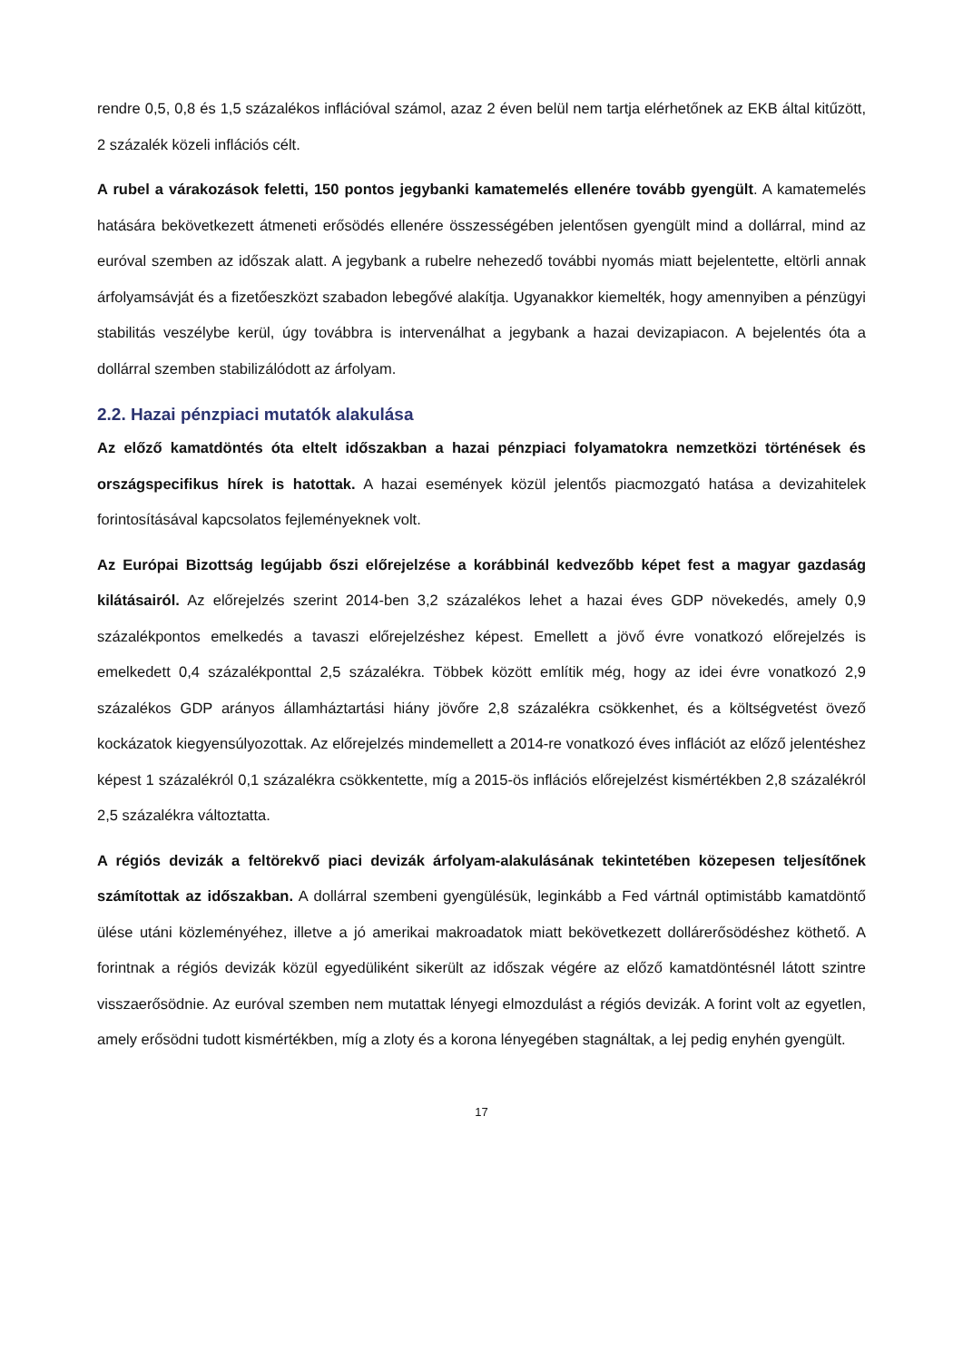rendre 0,5, 0,8 és 1,5 százalékos inflációval számol, azaz 2 éven belül nem tartja elérhetőnek az EKB által kitűzött, 2 százalék közeli inflációs célt.
A rubel a várakozások feletti, 150 pontos jegybanki kamatemelés ellenére tovább gyengült. A kamatemelés hatására bekövetkezett átmeneti erősödés ellenére összességében jelentősen gyengült mind a dollárral, mind az euróval szemben az időszak alatt. A jegybank a rubelre nehezedő további nyomás miatt bejelentette, eltörli annak árfolyamsávját és a fizetőeszközt szabadon lebegővé alakítja. Ugyanakkor kiemelték, hogy amennyiben a pénzügyi stabilitás veszélybe kerül, úgy továbbra is intervenálhat a jegybank a hazai devizapiacon. A bejelentés óta a dollárral szemben stabilizálódott az árfolyam.
2.2. Hazai pénzpiaci mutatók alakulása
Az előző kamatdöntés óta eltelt időszakban a hazai pénzpiaci folyamatokra nemzetközi történések és országspecifikus hírek is hatottak. A hazai események közül jelentős piacmozgató hatása a devizahitelek forintosításával kapcsolatos fejleményeknek volt.
Az Európai Bizottság legújabb őszi előrejelzése a korábbinál kedvezőbb képet fest a magyar gazdaság kilátásairól. Az előrejelzés szerint 2014-ben 3,2 százalékos lehet a hazai éves GDP növekedés, amely 0,9 százalékpontos emelkedés a tavaszi előrejelzéshez képest. Emellett a jövő évre vonatkozó előrejelzés is emelkedett 0,4 százalékponttal 2,5 százalékra. Többek között említik még, hogy az idei évre vonatkozó 2,9 százalékos GDP arányos államháztartási hiány jövőre 2,8 százalékra csökkenhet, és a költségvetést övező kockázatok kiegyensúlyozottak. Az előrejelzés mindemellett a 2014-re vonatkozó éves inflációt az előző jelentéshez képest 1 százalékról 0,1 százalékra csökkentette, míg a 2015-ös inflációs előrejelzést kismértékben 2,8 százalékról 2,5 százalékra változtatta.
A régiós devizák a feltörekvő piaci devizák árfolyam-alakulásának tekintetében közepesen teljesítőnek számítottak az időszakban. A dollárral szembeni gyengülésük, leginkább a Fed vártnál optimistább kamatdöntő ülése utáni közleményéhez, illetve a jó amerikai makroadatok miatt bekövetkezett dollárerősödéshez köthető. A forintnak a régiós devizák közül egyedüliként sikerült az időszak végére az előző kamatdöntésnél látott szintre visszaerősödnie. Az euróval szemben nem mutattak lényegi elmozdulást a régiós devizák. A forint volt az egyetlen, amely erősödni tudott kismértékben, míg a zloty és a korona lényegében stagnáltak, a lej pedig enyhén gyengült.
17